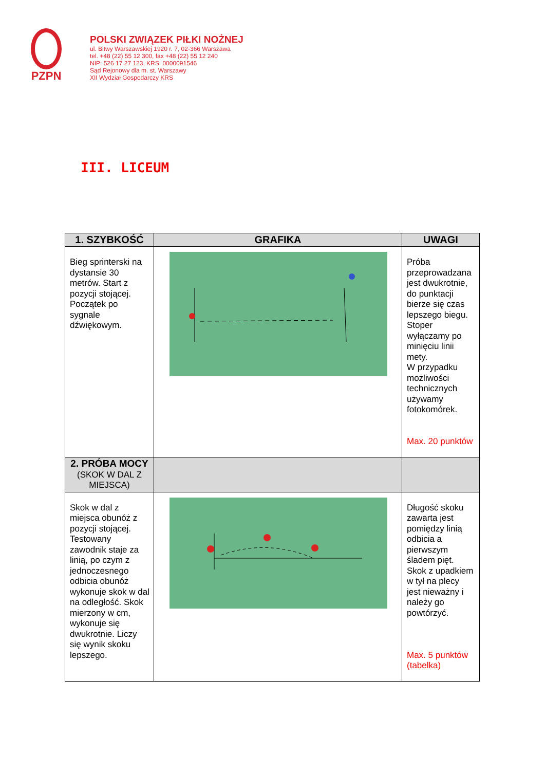PZPN
POLSKI ZWIĄZEK PIŁKI NOŻNEJ
ul. Bitwy Warszawskiej 1920 r. 7, 02-366 Warszawa
tel. +48 (22) 55 12 300, fax +48 (22) 55 12 240
NIP: 526 17 27 123, KRS: 0000091546
Sąd Rejonowy dla m. st. Warszawy
XII Wydział Gospodarczy KRS
III. LICEUM
| 1. SZYBKOŚĆ | GRAFIKA | UWAGI |
| --- | --- | --- |
| Bieg sprinterski na dystansie 30 metrów. Start z pozycji stojącej. Początek po sygnale dźwiękowym. | | Próba przeprowadzana jest dwukrotnie, do punktacji bierze się czas lepszego biegu. Stoper wyłączamy po minięciu linii mety. W przypadku możliwości technicznych używamy fotokomórek. Max. 20 punktów |
| 2. PRÓBA MOCY (SKOK W DAL Z MIEJSCA) | | |
| Skok w dal z miejsca obunóż z pozycji stojącej. Testowany zawodnik staje za linią, po czym z jednoczesnego odbicia obunóż wykonuje skok w dal na odległość. Skok mierzony w cm, wykonuje się dwukrotnie. Liczy się wynik skoku lepszego. | | Długość skoku zawarta jest pomiędzy linią odbicia a pierwszym śladem pięt. Skok z upadkiem w tył na plecy jest nieważny i należy go powtórzyć. Max. 5 punktów (tabelka) |